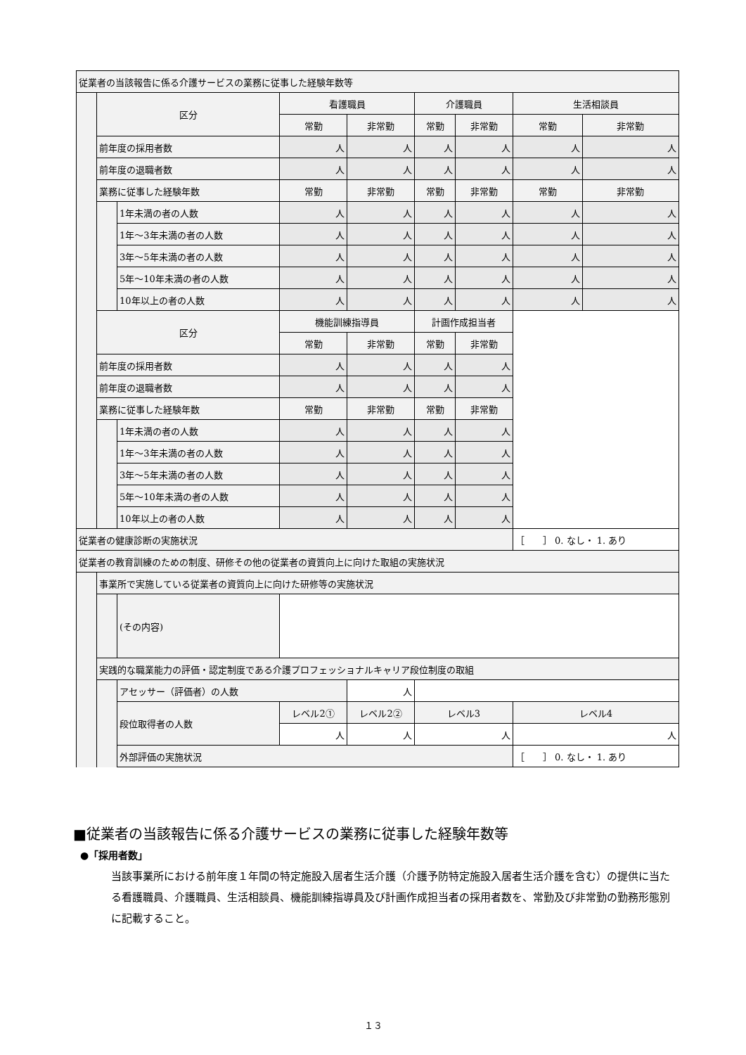| 従業者の当該報告に係る介護サービスの業務に従事した経験年数等 | | | | | | | | |
| | 区分 | | 看護職員 | | 介護職員 | | 生活相談員 | |
| | | | 常勤 | 非常勤 | 常勤 | 非常勤 | 常勤 | 非常勤 |
| | 前年度の採用者数 | | 人 | 人 | 人 | 人 | 人 | 人 |
| | 前年度の退職者数 | | 人 | 人 | 人 | 人 | 人 | 人 |
| | 業務に従事した経験年数 | | 常勤 | 非常勤 | 常勤 | 非常勤 | 常勤 | 非常勤 |
| | | 1年未満の者の人数 | 人 | 人 | 人 | 人 | 人 | 人 |
| | | 1年～3年未満の者の人数 | 人 | 人 | 人 | 人 | 人 | 人 |
| | | 3年～5年未満の者の人数 | 人 | 人 | 人 | 人 | 人 | 人 |
| | | 5年～10年未満の者の人数 | 人 | 人 | 人 | 人 | 人 | 人 |
| | | 10年以上の者の人数 | 人 | 人 | 人 | 人 | 人 | 人 |
| | 区分 | | 機能訓練指導員 | | 計画作成担当者 | | | |
| | | | 常勤 | 非常勤 | 常勤 | 非常勤 | | |
| | 前年度の採用者数 | | 人 | 人 | 人 | 人 | | |
| | 前年度の退職者数 | | 人 | 人 | 人 | 人 | | |
| | 業務に従事した経験年数 | | 常勤 | 非常勤 | 常勤 | 非常勤 | | |
| | | 1年未満の者の人数 | 人 | 人 | 人 | 人 | | |
| | | 1年～3年未満の者の人数 | 人 | 人 | 人 | 人 | | |
| | | 3年～5年未満の者の人数 | 人 | 人 | 人 | 人 | | |
| | | 5年～10年未満の者の人数 | 人 | 人 | 人 | 人 | | |
| | | 10年以上の者の人数 | 人 | 人 | 人 | 人 | | |
| 従業者の健康診断の実施状況 | | | | | | | ［ ］ 0. なし・ 1. あり | |
| 従業者の教育訓練のための制度、研修その他の従業者の資質向上に向けた取組の実施状況 | | | | | | | | |
| | 事業所で実施している従業者の資質向上に向けた研修等の実施状況 | | | | | | | |
| | | (その内容) | | | | | | |
| | 実践的な職業能力の評価・認定制度である介護プロフェッショナルキャリア段位制度の取組 | | | | | | | |
| | | アセッサー（評価者）の人数 | | 人 | | | | |
| | | 段位取得者の人数 | レベル2① | レベル2② | レベル3 | | レベル4 | |
| | | | 人 | 人 | 人 | | 人 | |
| | | 外部評価の実施状況 | | | | | ［ ］ 0. なし・ 1. あり | |
■従業者の当該報告に係る介護サービスの業務に従事した経験年数等
●「採用者数」
当該事業所における前年度１年間の特定施設入居者生活介護（介護予防特定施設入居者生活介護を含む）の提供に当たる看護職員、介護職員、生活相談員、機能訓練指導員及び計画作成担当者の採用者数を、常勤及び非常勤の勤務形態別に記載すること。
１３